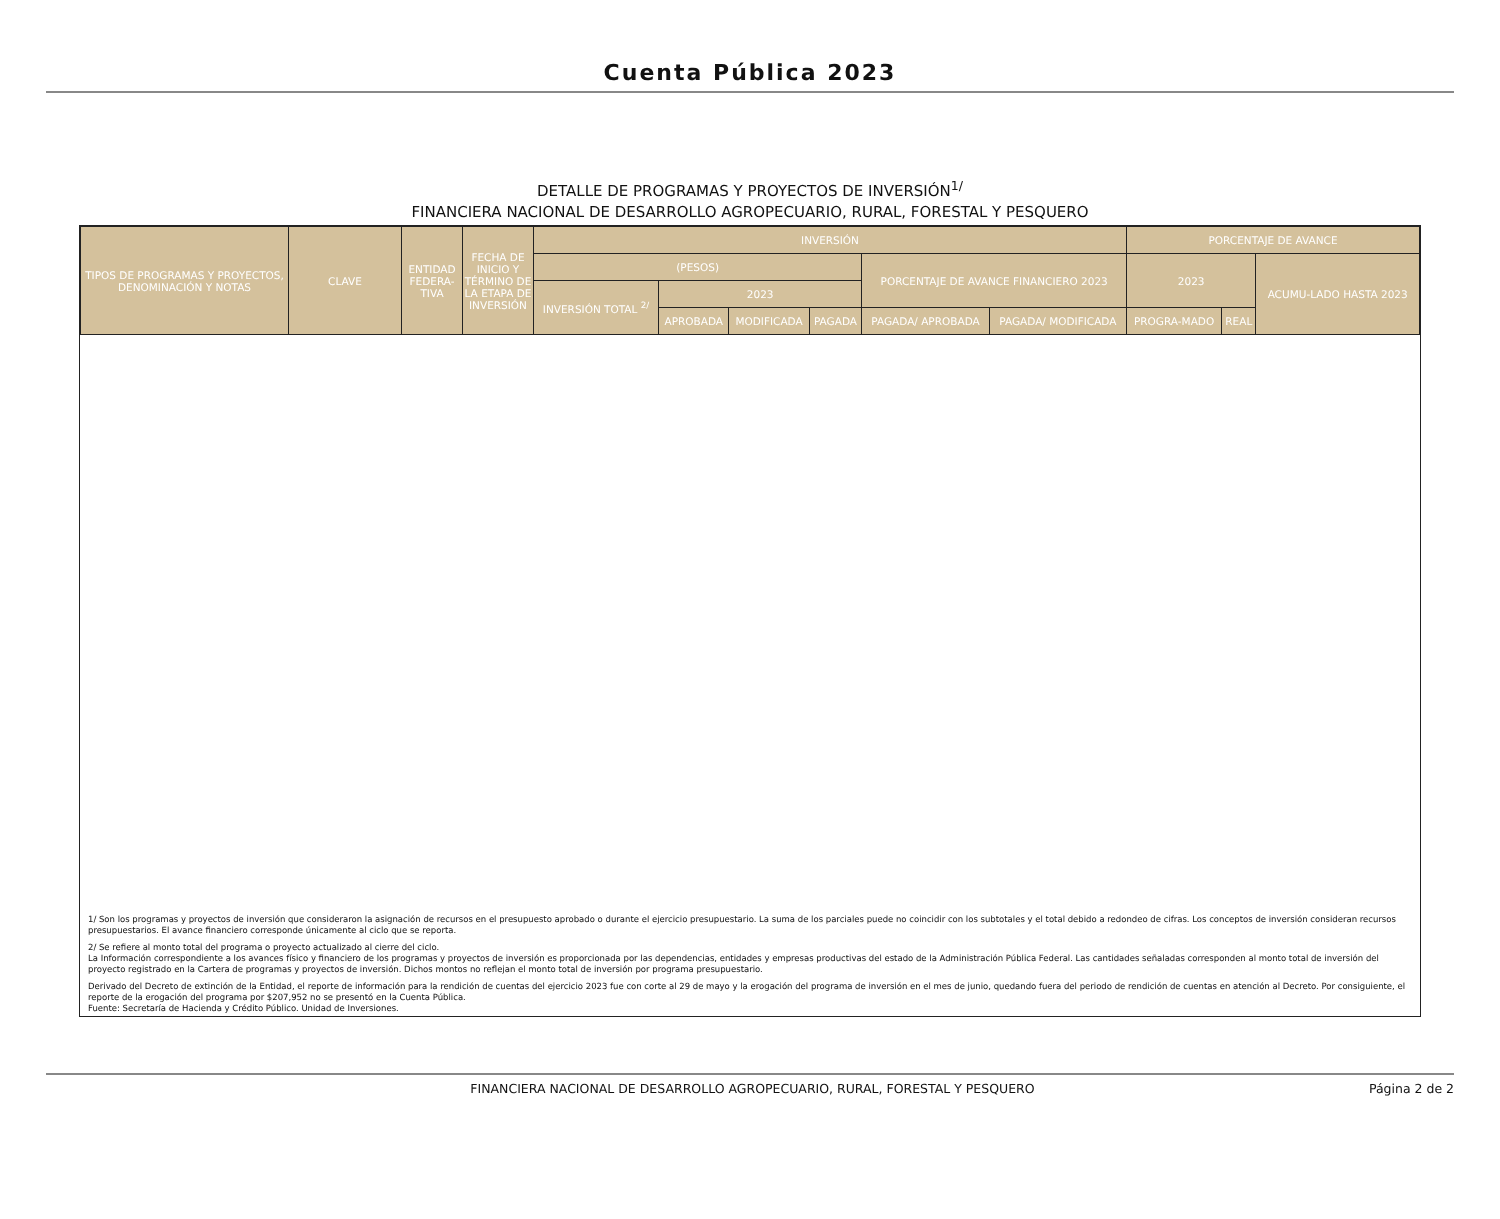Cuenta Pública 2023
DETALLE DE PROGRAMAS Y PROYECTOS DE INVERSIÓN<sup>1/</sup>
FINANCIERA NACIONAL DE DESARROLLO AGROPECUARIO, RURAL, FORESTAL Y PESQUERO
| TIPOS DE PROGRAMAS Y PROYECTOS, DENOMINACIÓN Y NOTAS | CLAVE | ENTIDAD FEDERA-TIVA | FECHA DE INICIO Y TÉRMINO DE LA ETAPA DE INVERSIÓN | INVERSIÓN | | | | | | PORCENTAJE DE AVANCE | | |
| --- | --- | --- | --- | --- | --- | --- | --- | --- | --- | --- | --- | --- |
| | | | | (PESOS) | | | | PORCENTAJE DE AVANCE FINANCIERO 2023 | | 2023 | | ACUMU-LADO HASTA 2023 |
| | | | | INVERSIÓN TOTAL <sup>2/</sup> | 2023 | | | | | | | |
| | | | | | APROBADA | MODIFICADA | PAGADA | PAGADA/ APROBADA | PAGADA/ MODIFICADA | PROGRA-MADO | REAL | |
1/ Son los programas y proyectos de inversión que consideraron la asignación de recursos en el presupuesto aprobado o durante el ejercicio presupuestario. La suma de los parciales puede no coincidir con los subtotales y el total debido a redondeo de cifras. Los conceptos de inversión consideran recursos presupuestarios. El avance financiero corresponde únicamente al ciclo que se reporta.
2/ Se refiere al monto total del programa o proyecto actualizado al cierre del ciclo.
La Información correspondiente a los avances físico y financiero de los programas y proyectos de inversión es proporcionada por las dependencias, entidades y empresas productivas del estado de la Administración Pública Federal. Las cantidades señaladas corresponden al monto total de inversión del proyecto registrado en la Cartera de programas y proyectos de inversión. Dichos montos no reflejan el monto total de inversión por programa presupuestario.
Derivado del Decreto de extinción de la Entidad, el reporte de información para la rendición de cuentas del ejercicio 2023 fue con corte al 29 de mayo y la erogación del programa de inversión en el mes de junio, quedando fuera del periodo de rendición de cuentas en atención al Decreto. Por consiguiente, el reporte de la erogación del programa por $207,952 no se presentó en la Cuenta Pública.
Fuente: Secretaría de Hacienda y Crédito Público. Unidad de Inversiones.
FINANCIERA NACIONAL DE DESARROLLO AGROPECUARIO, RURAL, FORESTAL Y PESQUERO Página 2 de 2